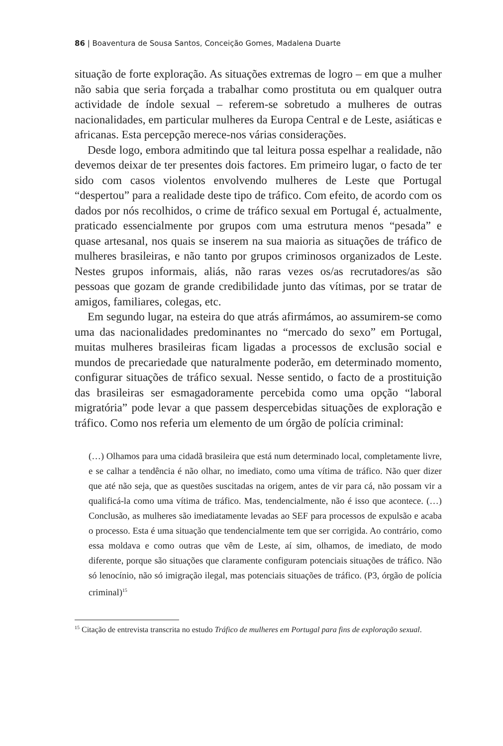86 | Boaventura de Sousa Santos, Conceição Gomes, Madalena Duarte
situação de forte exploração. As situações extremas de logro – em que a mulher não sabia que seria forçada a trabalhar como prostituta ou em qualquer outra actividade de índole sexual – referem-se sobretudo a mulheres de outras nacionalidades, em particular mulheres da Europa Central e de Leste, asiáticas e africanas. Esta percepção merece-nos várias considerações.
Desde logo, embora admitindo que tal leitura possa espelhar a realidade, não devemos deixar de ter presentes dois factores. Em primeiro lugar, o facto de ter sido com casos violentos envolvendo mulheres de Leste que Portugal “despertou” para a realidade deste tipo de tráfico. Com efeito, de acordo com os dados por nós recolhidos, o crime de tráfico sexual em Portugal é, actualmente, praticado essencialmente por grupos com uma estrutura menos “pesada” e quase artesanal, nos quais se inserem na sua maioria as situações de tráfico de mulheres brasileiras, e não tanto por grupos criminosos organizados de Leste. Nestes grupos informais, aliás, não raras vezes os/as recrutadores/as são pessoas que gozam de grande credibilidade junto das vítimas, por se tratar de amigos, familiares, colegas, etc.
Em segundo lugar, na esteira do que atrás afirmámos, ao assumirem-se como uma das nacionalidades predominantes no “mercado do sexo” em Portugal, muitas mulheres brasileiras ficam ligadas a processos de exclusão social e mundos de precariedade que naturalmente poderão, em determinado momento, configurar situações de tráfico sexual. Nesse sentido, o facto de a prostituição das brasileiras ser esmagadoramente percebida como uma opção “laboral migratória” pode levar a que passem despercebidas situações de exploração e tráfico. Como nos referia um elemento de um órgão de polícia criminal:
(…) Olhamos para uma cidadã brasileira que está num determinado local, completamente livre, e se calhar a tendência é não olhar, no imediato, como uma vítima de tráfico. Não quer dizer que até não seja, que as questões suscitadas na origem, antes de vir para cá, não possam vir a qualificá-la como uma vítima de tráfico. Mas, tendencialmente, não é isso que acontece. (…) Conclusão, as mulheres são imediatamente levadas ao SEF para processos de expulsão e acaba o processo. Esta é uma situação que tendencialmente tem que ser corrigida. Ao contrário, como essa moldava e como outras que vêm de Leste, aí sim, olhamos, de imediato, de modo diferente, porque são situações que claramente configuram potenciais situações de tráfico. Não só lenocínio, não só imigração ilegal, mas potenciais situações de tráfico. (P3, órgão de polícia criminal)<sup>15</sup>
<sup>15</sup> Citação de entrevista transcrita no estudo Tráfico de mulheres em Portugal para fins de exploração sexual.